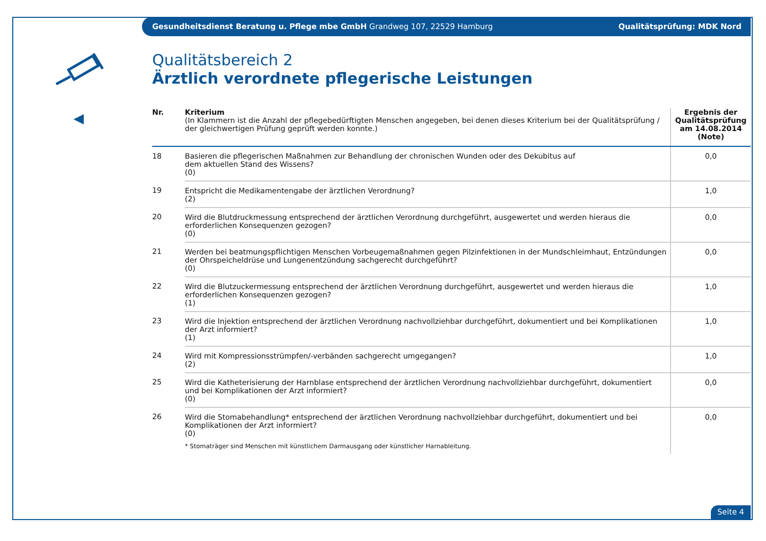Gesundheitsdienst Beratung u. Pflege mbe GmbH Grandweg 107, 22529 Hamburg Qualitätsprüfung: MDK Nord
Qualitätsbereich 2
Ärztlich verordnete pflegerische Leistungen
| Nr. | Kriterium (In Klammern ist die Anzahl der pflegebedürftigten Menschen angegeben, bei denen dieses Kriterium bei der Qualitätsprüfung / der gleichwertigen Prüfung geprüft werden konnte.) | Ergebnis der Qualitätsprüfung am 14.08.2014 (Note) |
| --- | --- | --- |
| 18 | Basieren die pflegerischen Maßnahmen zur Behandlung der chronischen Wunden oder des Dekubitus auf dem aktuellen Stand des Wissens? (0) | 0,0 |
| 19 | Entspricht die Medikamentengabe der ärztlichen Verordnung? (2) | 1,0 |
| 20 | Wird die Blutdruckmessung entsprechend der ärztlichen Verordnung durchgeführt, ausgewertet und werden hieraus die erforderlichen Konsequenzen gezogen? (0) | 0,0 |
| 21 | Werden bei beatmungspflichtigen Menschen Vorbeugemaßnahmen gegen Pilzinfektionen in der Mundschleimhaut, Entzündungen der Ohrspeicheldrüse und Lungenentzündung sachgerecht durchgeführt? (0) | 0,0 |
| 22 | Wird die Blutzuckermessung entsprechend der ärztlichen Verordnung durchgeführt, ausgewertet und werden hieraus die erforderlichen Konsequenzen gezogen? (1) | 1,0 |
| 23 | Wird die Injektion entsprechend der ärztlichen Verordnung nachvollziehbar durchgeführt, dokumentiert und bei Komplikationen der Arzt informiert? (1) | 1,0 |
| 24 | Wird mit Kompressionsstrümpfen/-verbänden sachgerecht umgegangen? (2) | 1,0 |
| 25 | Wird die Katheterisierung der Harnblase entsprechend der ärztlichen Verordnung nachvollziehbar durchgeführt, dokumentiert und bei Komplikationen der Arzt informiert? (0) | 0,0 |
| 26 | Wird die Stomabehandlung* entsprechend der ärztlichen Verordnung nachvollziehbar durchgeführt, dokumentiert und bei Komplikationen der Arzt informiert? (0) * Stomaträger sind Menschen mit künstlichem Darmausgang oder künstlicher Harnableitung. | 0,0 |
Seite 4